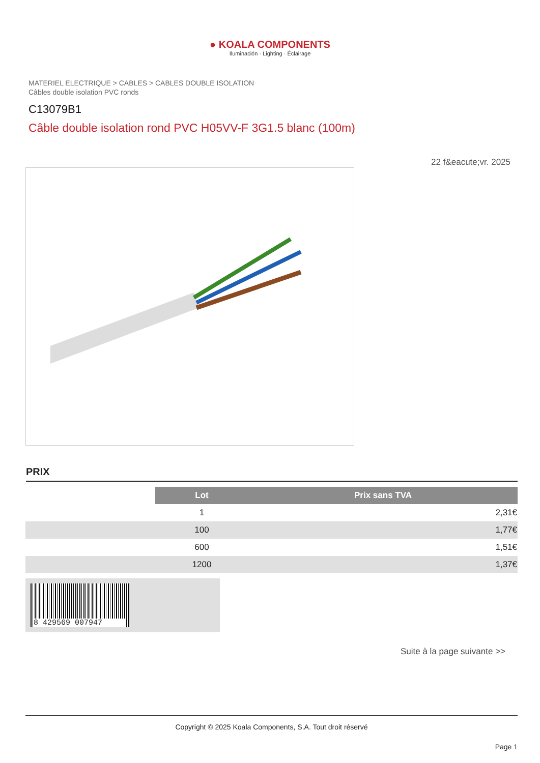● KOALA COMPONENTS
Iluminación · Lighting · Éclairage
MATERIEL ELECTRIQUE > CABLES > CABLES DOUBLE ISOLATION
Câbles double isolation PVC ronds
C13079B1
Câble double isolation rond PVC H05VV-F 3G1.5 blanc (100m)
22 f&eacute;vr. 2025
PRIX
| | Lot | Prix sans TVA |
| | 1 | 2,31€ |
| | 100 | 1,77€ |
| | 600 | 1,51€ |
| | 1200 | 1,37€ |
8 429569 007947
Suite à la page suivante >>
Copyright © 2025 Koala Components, S.A. Tout droit réservé
Page 1